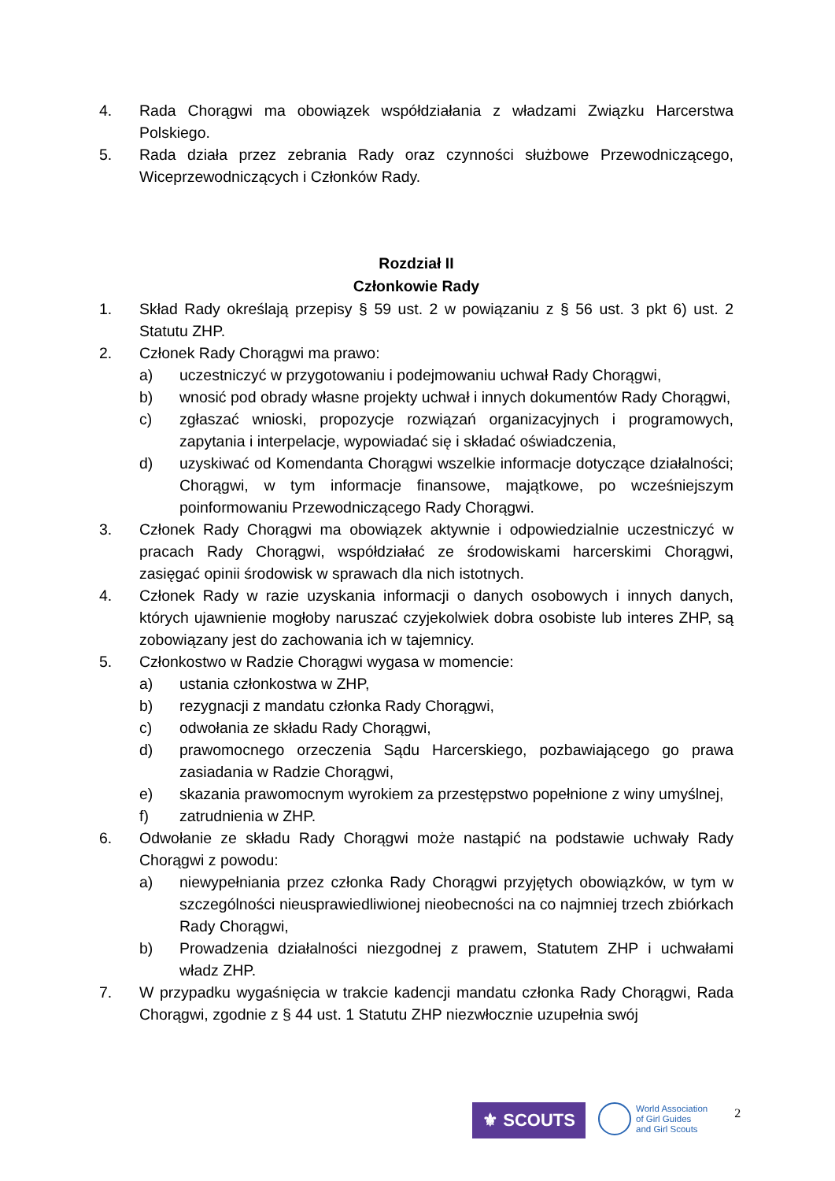4. Rada Chorągwi ma obowiązek współdziałania z władzami Związku Harcerstwa Polskiego.
5. Rada działa przez zebrania Rady oraz czynności służbowe Przewodniczącego, Wiceprzewodniczących i Członków Rady.
Rozdział II
Członkowie Rady
1. Skład Rady określają przepisy § 59 ust. 2 w powiązaniu z § 56 ust. 3 pkt 6) ust. 2 Statutu ZHP.
2. Członek Rady Chorągwi ma prawo:
a) uczestniczyć w przygotowaniu i podejmowaniu uchwał Rady Chorągwi,
b) wnosić pod obrady własne projekty uchwał i innych dokumentów Rady Chorągwi,
c) zgłaszać wnioski, propozycje rozwiązań organizacyjnych i programowych, zapytania i interpelacje, wypowiadać się i składać oświadczenia,
d) uzyskiwać od Komendanta Chorągwi wszelkie informacje dotyczące działalności; Chorągwi, w tym informacje finansowe, majątkowe, po wcześniejszym poinformowaniu Przewodniczącego Rady Chorągwi.
3. Członek Rady Chorągwi ma obowiązek aktywnie i odpowiedzialnie uczestniczyć w pracach Rady Chorągwi, współdziałać ze środowiskami harcerskimi Chorągwi, zasięgać opinii środowisk w sprawach dla nich istotnych.
4. Członek Rady w razie uzyskania informacji o danych osobowych i innych danych, których ujawnienie mogłoby naruszać czyjekolwiek dobra osobiste lub interes ZHP, są zobowiązany jest do zachowania ich w tajemnicy.
5. Członkostwo w Radzie Chorągwi wygasa w momencie:
a) ustania członkostwa w ZHP,
b) rezygnacji z mandatu członka Rady Chorągwi,
c) odwołania ze składu Rady Chorągwi,
d) prawomocnego orzeczenia Sądu Harcerskiego, pozbawiającego go prawa zasiadania w Radzie Chorągwi,
e) skazania prawomocnym wyrokiem za przestępstwo popełnione z winy umyślnej,
f) zatrudnienia w ZHP.
6. Odwołanie ze składu Rady Chorągwi może nastąpić na podstawie uchwały Rady Chorągwi z powodu:
a) niewypełniania przez członka Rady Chorągwi przyjętych obowiązków, w tym w szczególności nieusprawiedliwionej nieobecności na co najmniej trzech zbiórkach Rady Chorągwi,
b) Prowadzenia działalności niezgodnej z prawem, Statutem ZHP i uchwałami władz ZHP.
7. W przypadku wygaśnięcia w trakcie kadencji mandatu członka Rady Chorągwi, Rada Chorągwi, zgodnie z § 44 ust. 1 Statutu ZHP niezwłocznie uzupełnia swój
⚜ SCOUTS
World Association
of Girl Guides
and Girl Scouts
2